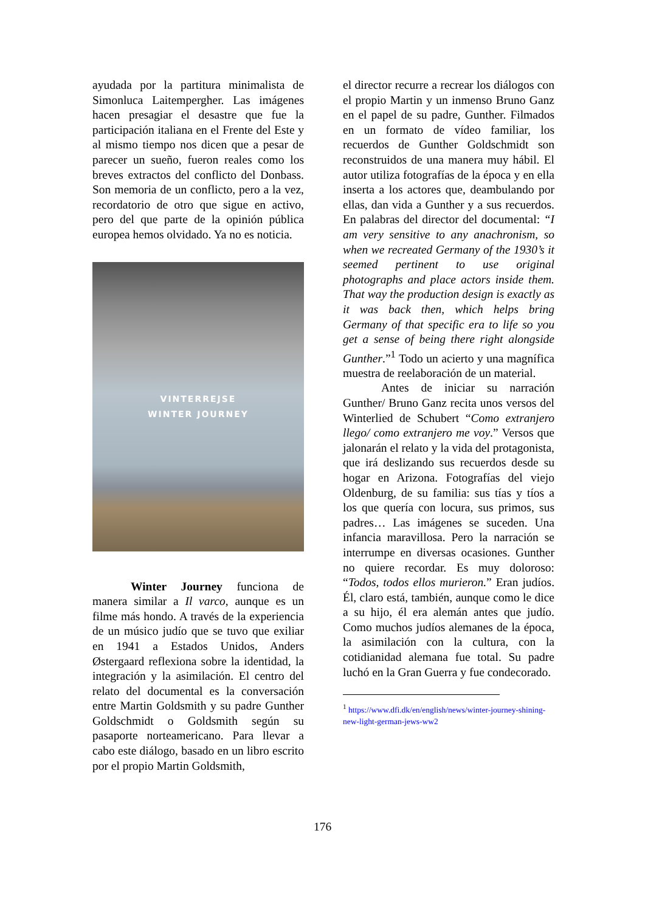ayudada por la partitura minimalista de Simonluca Laitempergher. Las imágenes hacen presagiar el desastre que fue la participación italiana en el Frente del Este y al mismo tiempo nos dicen que a pesar de parecer un sueño, fueron reales como los breves extractos del conflicto del Donbass. Son memoria de un conflicto, pero a la vez, recordatorio de otro que sigue en activo, pero del que parte de la opinión pública europea hemos olvidado. Ya no es noticia.
VINTERREJSE
WINTER JOURNEY
Winter Journey funciona de manera similar a Il varco, aunque es un filme más hondo. A través de la experiencia de un músico judío que se tuvo que exiliar en 1941 a Estados Unidos, Anders Østergaard reflexiona sobre la identidad, la integración y la asimilación. El centro del relato del documental es la conversación entre Martin Goldsmith y su padre Gunther Goldschmidt o Goldsmith según su pasaporte norteamericano. Para llevar a cabo este diálogo, basado en un libro escrito por el propio Martin Goldsmith,
el director recurre a recrear los diálogos con el propio Martin y un inmenso Bruno Ganz en el papel de su padre, Gunther. Filmados en un formato de vídeo familiar, los recuerdos de Gunther Goldschmidt son reconstruidos de una manera muy hábil. El autor utiliza fotografías de la época y en ella inserta a los actores que, deambulando por ellas, dan vida a Gunther y a sus recuerdos. En palabras del director del documental: “I am very sensitive to any anachronism, so when we recreated Germany of the 1930’s it seemed pertinent to use original photographs and place actors inside them. That way the production design is exactly as it was back then, which helps bring Germany of that specific era to life so you get a sense of being there right alongside Gunther.”<sup>1</sup> Todo un acierto y una magnífica muestra de reelaboración de un material.
Antes de iniciar su narración Gunther/ Bruno Ganz recita unos versos del Winterlied de Schubert “Como extranjero llego/ como extranjero me voy.” Versos que jalonarán el relato y la vida del protagonista, que irá deslizando sus recuerdos desde su hogar en Arizona. Fotografías del viejo Oldenburg, de su familia: sus tías y tíos a los que quería con locura, sus primos, sus padres… Las imágenes se suceden. Una infancia maravillosa. Pero la narración se interrumpe en diversas ocasiones. Gunther no quiere recordar. Es muy doloroso: “Todos, todos ellos murieron.” Eran judíos. Él, claro está, también, aunque como le dice a su hijo, él era alemán antes que judío. Como muchos judíos alemanes de la época, la asimilación con la cultura, con la cotidianidad alemana fue total. Su padre luchó en la Gran Guerra y fue condecorado.
<sup>1</sup> https://www.dfi.dk/en/english/news/winter-journey-shining-new-light-german-jews-ww2
176